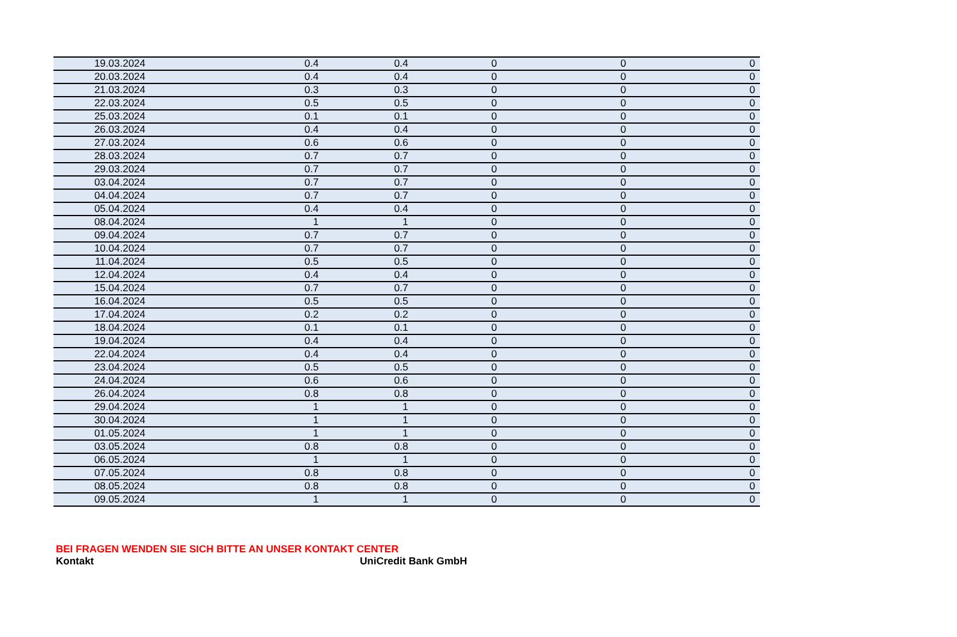| 19.03.2024 | 0.4 | 0.4 | 0 | 0 | 0 |
| 20.03.2024 | 0.4 | 0.4 | 0 | 0 | 0 |
| 21.03.2024 | 0.3 | 0.3 | 0 | 0 | 0 |
| 22.03.2024 | 0.5 | 0.5 | 0 | 0 | 0 |
| 25.03.2024 | 0.1 | 0.1 | 0 | 0 | 0 |
| 26.03.2024 | 0.4 | 0.4 | 0 | 0 | 0 |
| 27.03.2024 | 0.6 | 0.6 | 0 | 0 | 0 |
| 28.03.2024 | 0.7 | 0.7 | 0 | 0 | 0 |
| 29.03.2024 | 0.7 | 0.7 | 0 | 0 | 0 |
| 03.04.2024 | 0.7 | 0.7 | 0 | 0 | 0 |
| 04.04.2024 | 0.7 | 0.7 | 0 | 0 | 0 |
| 05.04.2024 | 0.4 | 0.4 | 0 | 0 | 0 |
| 08.04.2024 | 1 | 1 | 0 | 0 | 0 |
| 09.04.2024 | 0.7 | 0.7 | 0 | 0 | 0 |
| 10.04.2024 | 0.7 | 0.7 | 0 | 0 | 0 |
| 11.04.2024 | 0.5 | 0.5 | 0 | 0 | 0 |
| 12.04.2024 | 0.4 | 0.4 | 0 | 0 | 0 |
| 15.04.2024 | 0.7 | 0.7 | 0 | 0 | 0 |
| 16.04.2024 | 0.5 | 0.5 | 0 | 0 | 0 |
| 17.04.2024 | 0.2 | 0.2 | 0 | 0 | 0 |
| 18.04.2024 | 0.1 | 0.1 | 0 | 0 | 0 |
| 19.04.2024 | 0.4 | 0.4 | 0 | 0 | 0 |
| 22.04.2024 | 0.4 | 0.4 | 0 | 0 | 0 |
| 23.04.2024 | 0.5 | 0.5 | 0 | 0 | 0 |
| 24.04.2024 | 0.6 | 0.6 | 0 | 0 | 0 |
| 26.04.2024 | 0.8 | 0.8 | 0 | 0 | 0 |
| 29.04.2024 | 1 | 1 | 0 | 0 | 0 |
| 30.04.2024 | 1 | 1 | 0 | 0 | 0 |
| 01.05.2024 | 1 | 1 | 0 | 0 | 0 |
| 03.05.2024 | 0.8 | 0.8 | 0 | 0 | 0 |
| 06.05.2024 | 1 | 1 | 0 | 0 | 0 |
| 07.05.2024 | 0.8 | 0.8 | 0 | 0 | 0 |
| 08.05.2024 | 0.8 | 0.8 | 0 | 0 | 0 |
| 09.05.2024 | 1 | 1 | 0 | 0 | 0 |
BEI FRAGEN WENDEN SIE SICH BITTE AN UNSER KONTAKT CENTER
Kontakt UniCredit Bank GmbH